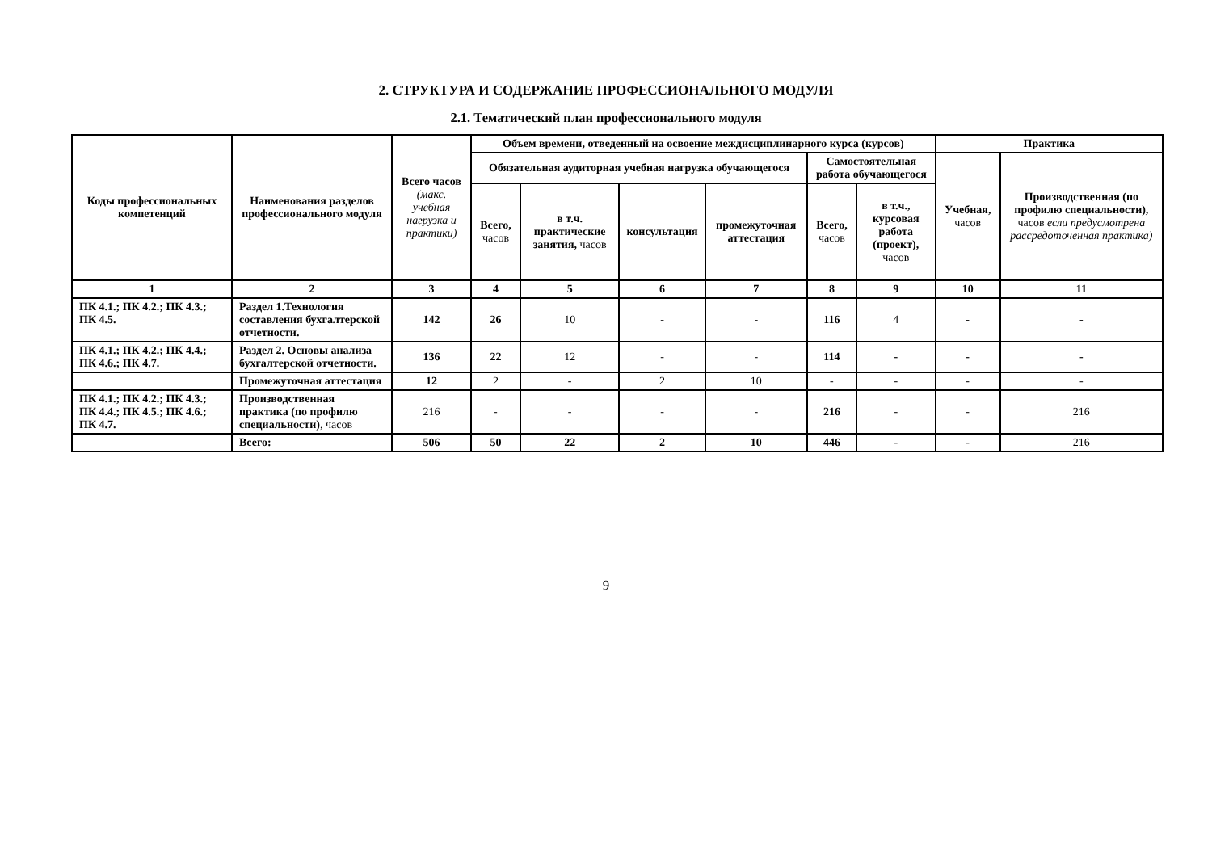2. СТРУКТУРА И СОДЕРЖАНИЕ ПРОФЕССИОНАЛЬНОГО МОДУЛЯ
2.1. Тематический план профессионального модуля
| Коды профессиональных компетенций | Наименования разделов профессионального модуля | Всего часов (макс. учебная нагрузка и практики) | Объем времени, отведенный на освоение междисциплинарного курса (курсов) | | | | | | Практика | |
| --- | --- | --- | --- | --- | --- | --- | --- | --- | --- | --- |
| | | | Обязательная аудиторная учебная нагрузка обучающегося | | | | Самостоятельная работа обучающегося | | Учебная, часов | Производственная (по профилю специальности), часов если предусмотрена рассредоточенная практика) |
| | | | Всего, часов | в т.ч. практические занятия, часов | консультация | промежуточная аттестация | Всего, часов | в т.ч., курсовая работа (проект), часов | | |
| 1 | 2 | 3 | 4 | 5 | 6 | 7 | 8 | 9 | 10 | 11 |
| ПК 4.1.; ПК 4.2.; ПК 4.3.; ПК 4.5. | Раздел 1.Технология составления бухгалтерской отчетности. | 142 | 26 | 10 | - | - | 116 | 4 | - | - |
| ПК 4.1.; ПК 4.2.; ПК 4.4.; ПК 4.6.; ПК 4.7. | Раздел 2. Основы анализа бухгалтерской отчетности. | 136 | 22 | 12 | - | - | 114 | - | - | - |
| | Промежуточная аттестация | 12 | 2 | - | 2 | 10 | - | - | - | - |
| ПК 4.1.; ПК 4.2.; ПК 4.3.; ПК 4.4.; ПК 4.5.; ПК 4.6.; ПК 4.7. | Производственная практика (по профилю специальности) , часов | 216 | - | - | - | - | 216 | - | - | 216 |
| | Всего: | 506 | 50 | 22 | 2 | 10 | 446 | - | - | 216 |
9